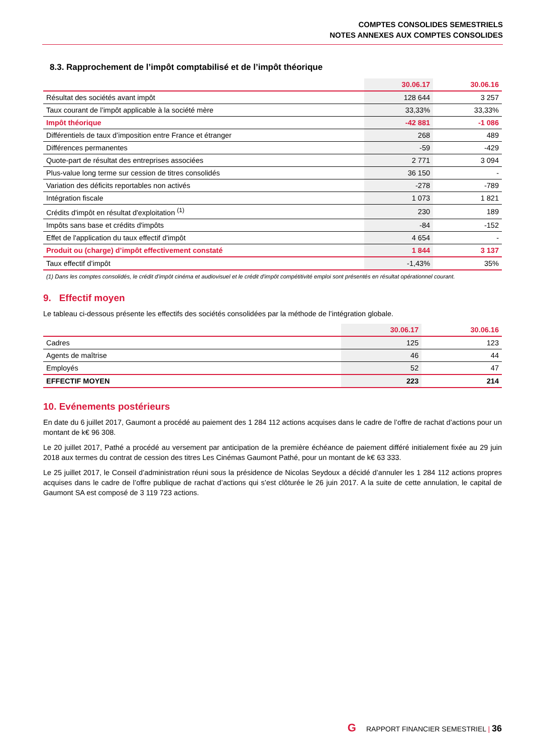COMPTES CONSOLIDES SEMESTRIELS
NOTES ANNEXES AUX COMPTES CONSOLIDES
8.3. Rapprochement de l’impôt comptabilisé et de l’impôt théorique
| | 30.06.17 | 30.06.16 |
| --- | --- | --- |
| Résultat des sociétés avant impôt | 128 644 | 3 257 |
| Taux courant de l’impôt applicable à la société mère | 33,33% | 33,33% |
| Impôt théorique | -42 881 | -1 086 |
| Différentiels de taux d’imposition entre France et étranger | 268 | 489 |
| Différences permanentes | -59 | -429 |
| Quote-part de résultat des entreprises associées | 2 771 | 3 094 |
| Plus-value long terme sur cession de titres consolidés | 36 150 | - |
| Variation des déficits reportables non activés | -278 | -789 |
| Intégration fiscale | 1 073 | 1 821 |
| Crédits d'impôt en résultat d'exploitation <sup>(1)</sup> | 230 | 189 |
| Impôts sans base et crédits d'impôts | -84 | -152 |
| Effet de l'application du taux effectif d'impôt | 4 654 | - |
| Produit ou (charge) d’impôt effectivement constaté | 1 844 | 3 137 |
| Taux effectif d’impôt | -1,43% | 35% |
(1) Dans les comptes consolidés, le crédit d'impôt cinéma et audiovisuel et le crédit d'impôt compétitivité emploi sont présentés en résultat opérationnel courant.
9. Effectif moyen
Le tableau ci-dessous présente les effectifs des sociétés consolidées par la méthode de l’intégration globale.
| | 30.06.17 | 30.06.16 |
| --- | --- | --- |
| Cadres | 125 | 123 |
| Agents de maîtrise | 46 | 44 |
| Employés | 52 | 47 |
| EFFECTIF MOYEN | 223 | 214 |
10. Evénements postérieurs
En date du 6 juillet 2017, Gaumont a procédé au paiement des 1 284 112 actions acquises dans le cadre de l’offre de rachat d’actions pour un montant de k€ 96 308.
Le 20 juillet 2017, Pathé a procédé au versement par anticipation de la première échéance de paiement différé initialement fixée au 29 juin 2018 aux termes du contrat de cession des titres Les Cinémas Gaumont Pathé, pour un montant de k€ 63 333.
Le 25 juillet 2017, le Conseil d’administration réuni sous la présidence de Nicolas Seydoux a décidé d’annuler les 1 284 112 actions propres acquises dans le cadre de l’offre publique de rachat d’actions qui s’est clôturée le 26 juin 2017. A la suite de cette annulation, le capital de Gaumont SA est composé de 3 119 723 actions.
G RAPPORT FINANCIER SEMESTRIEL | 36